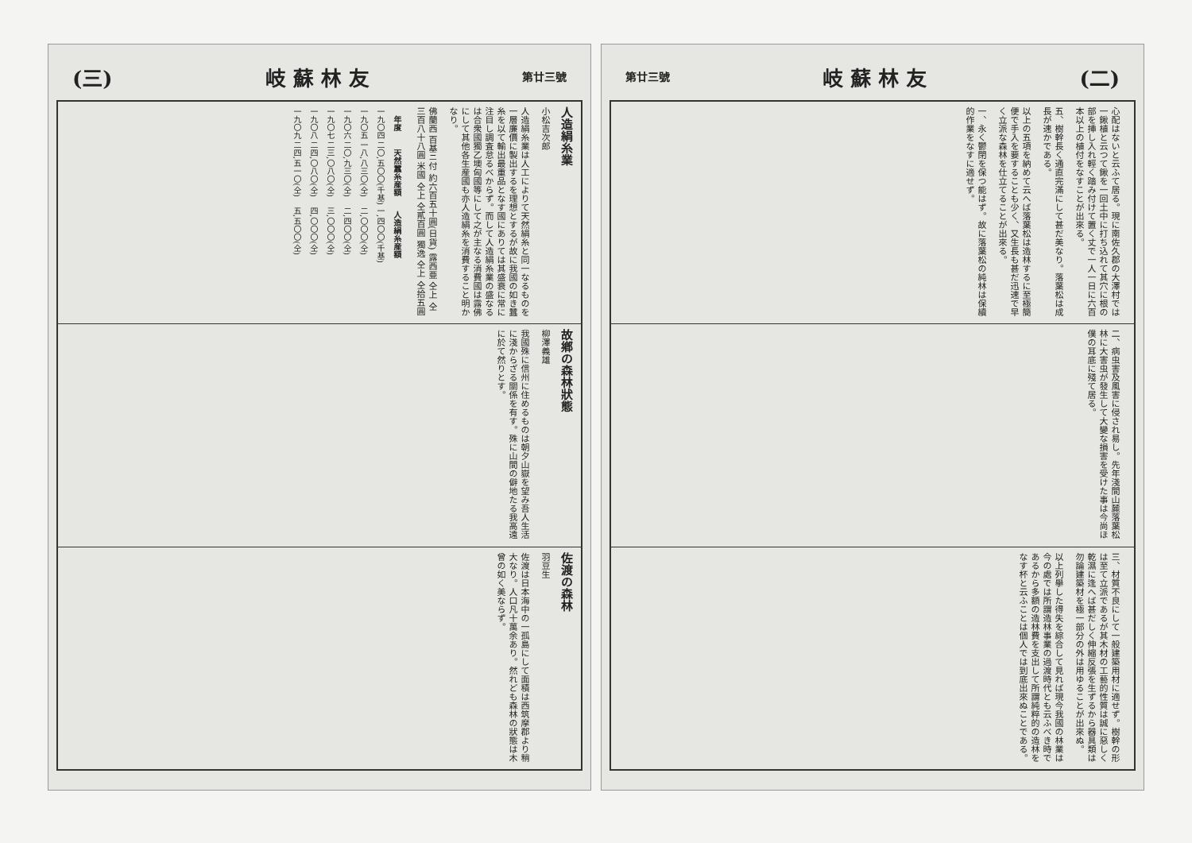(三) 岐 蘇 林 友 第廿三號
人造絹糸業
小松吉次郎
人造絹糸業は人工によりて天然絹糸と同一なるものを一層廉價に製出するを理想とするが故に我國の如き蠶糸を以て輸出最重品となす國にありては其盛衰に常に注目し調査怠るべからず。而して人造絹糸業の盛なるは合衆國獨乙墺匈國等にして之が主なる消費國は露佛にして其他各生産國も亦人造絹糸を消費すること明かなり。
佛蘭西 百基ニ付 約六百五十圓(日貨) 露西亜 仝上 仝三百八十八圓 米國 仝上 仝貳百圓 獨逸 仝上 仝拾五圓
| 年度 | 天然蠶糸産額 | 人造絹糸産額 |
| --- | --- | --- |
| 一九〇四 | 二〇,五〇〇(千基) | 一,四〇〇(千基) |
| 一九〇五 | 一八,八三〇(仝) | 二,〇〇〇(仝) |
| 一九〇六 | 二〇,九三〇(仝) | 二,四〇〇(仝) |
| 一九〇七 | 二三,〇八〇(仝) | 三,〇〇〇(仝) |
| 一九〇八 | 二四,〇八〇(仝) | 四,〇〇〇(仝) |
| 一九〇九 | 二四,五一〇(仝) | 五,五〇〇(仝) |
故鄕の森林狀態
柳澤義雄
我國殊に信州に住めるものは朝夕山嶽を望み吾人生活に淺からざる關係を有す。殊に山間の僻地たる我高遠に於て然りとす。
佐渡の森林
羽豆生
佐渡は日本海中の一孤島にして面積は西筑摩郡より稍大なり。人口凡十萬余あり。然れども森林の狀態は木曾の如く美ならず。
第廿三號 岐 蘇 林 友 (二)
心配はないと云ふて居る。現に南佐久郡の大澤村では一鍬植と云つて鍬を一回土中に打ち込れて其穴に根の部を挿し入れ輕く踏み付けて置く丈で一人一日に六百本以上の植付をなすことが出來る。
五、樹幹長く通直完滿にして甚だ美なり。落葉松は成長が速かである。
以上の五項を納めて云へば落葉松は造林するに至極簡便で手入を要することも少く、又生長も甚だ迅速で早く立派な森林を仕立てることが出來る。
一、永く鬱閉を保つ能はず。故に落葉松の純林は保續的作業をなすに適せず。
二、病虫害及風害に侵され易し。先年淺間山麓落葉松林に大害虫が發生して大變な損害を受けた事は今尚ほ僕の耳底に殘て居る。
三、材質不良にして一般建築用材に適せず。樹幹の形は至て立派であるが其木材の工藝的性質は誠に惡しく乾濕に逢へば甚だしく伸縮反張を生ずるから器具類は勿論建築材を極一部分の外は用ゆることが出來ぬ。
以上列擧した得失を綜合して見れば現今我國の林業は今の處では所謂造林事業の過渡時代とも云ふべき時であるから多額の造林費を支出して所謂純粹的の造林をなす杯と云ふことは個人では到底出來ぬことである。